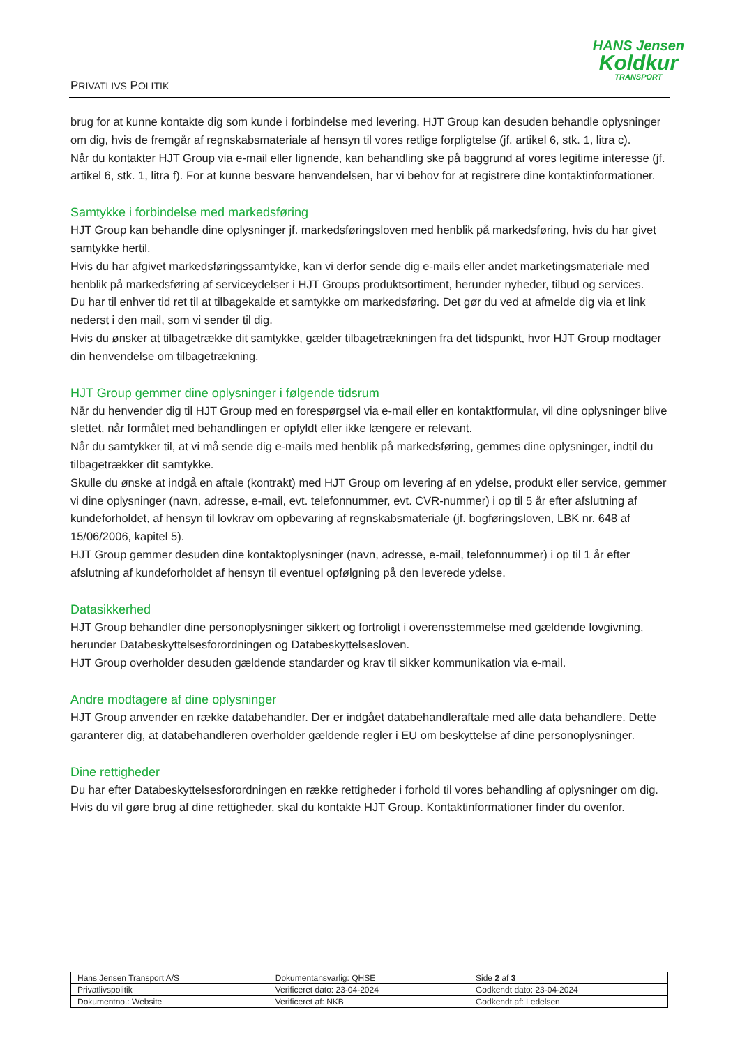PRIVATLIVS POLITIK
HANS Jensen
Koldkur
TRANSPORT
brug for at kunne kontakte dig som kunde i forbindelse med levering. HJT Group kan desuden behandle oplysninger om dig, hvis de fremgår af regnskabsmateriale af hensyn til vores retlige forpligtelse (jf. artikel 6, stk. 1, litra c).
Når du kontakter HJT Group via e-mail eller lignende, kan behandling ske på baggrund af vores legitime interesse (jf. artikel 6, stk. 1, litra f). For at kunne besvare henvendelsen, har vi behov for at registrere dine kontaktinformationer.
Samtykke i forbindelse med markedsføring
HJT Group kan behandle dine oplysninger jf. markedsføringsloven med henblik på markedsføring, hvis du har givet samtykke hertil.
Hvis du har afgivet markedsføringssamtykke, kan vi derfor sende dig e-mails eller andet marketingsmateriale med henblik på markedsføring af serviceydelser i HJT Groups produktsortiment, herunder nyheder, tilbud og services.
Du har til enhver tid ret til at tilbagekalde et samtykke om markedsføring. Det gør du ved at afmelde dig via et link nederst i den mail, som vi sender til dig.
Hvis du ønsker at tilbagetrække dit samtykke, gælder tilbagetrækningen fra det tidspunkt, hvor HJT Group modtager din henvendelse om tilbagetrækning.
HJT Group gemmer dine oplysninger i følgende tidsrum
Når du henvender dig til HJT Group med en forespørgsel via e-mail eller en kontaktformular, vil dine oplysninger blive slettet, når formålet med behandlingen er opfyldt eller ikke længere er relevant.
Når du samtykker til, at vi må sende dig e-mails med henblik på markedsføring, gemmes dine oplysninger, indtil du tilbagetrækker dit samtykke.
Skulle du ønske at indgå en aftale (kontrakt) med HJT Group om levering af en ydelse, produkt eller service, gemmer vi dine oplysninger (navn, adresse, e-mail, evt. telefonnummer, evt. CVR-nummer) i op til 5 år efter afslutning af kundeforholdet, af hensyn til lovkrav om opbevaring af regnskabsmateriale (jf. bogføringsloven, LBK nr. 648 af 15/06/2006, kapitel 5).
HJT Group gemmer desuden dine kontaktoplysninger (navn, adresse, e-mail, telefonnummer) i op til 1 år efter afslutning af kundeforholdet af hensyn til eventuel opfølgning på den leverede ydelse.
Datasikkerhed
HJT Group behandler dine personoplysninger sikkert og fortroligt i overensstemmelse med gældende lovgivning, herunder Databeskyttelsesforordningen og Databeskyttelsesloven.
HJT Group overholder desuden gældende standarder og krav til sikker kommunikation via e-mail.
Andre modtagere af dine oplysninger
HJT Group anvender en række databehandler. Der er indgået databehandleraftale med alle data behandlere. Dette garanterer dig, at databehandleren overholder gældende regler i EU om beskyttelse af dine personoplysninger.
Dine rettigheder
Du har efter Databeskyttelsesforordningen en række rettigheder i forhold til vores behandling af oplysninger om dig. Hvis du vil gøre brug af dine rettigheder, skal du kontakte HJT Group. Kontaktinformationer finder du ovenfor.
| Hans Jensen Transport A/S | Dokumentansvarlig: QHSE | Side 2 af 3 |
| Privatlivspolitik | Verificeret dato: 23-04-2024 | Godkendt dato: 23-04-2024 |
| Dokumentno.: Website | Verificeret af: NKB | Godkendt af: Ledelsen |